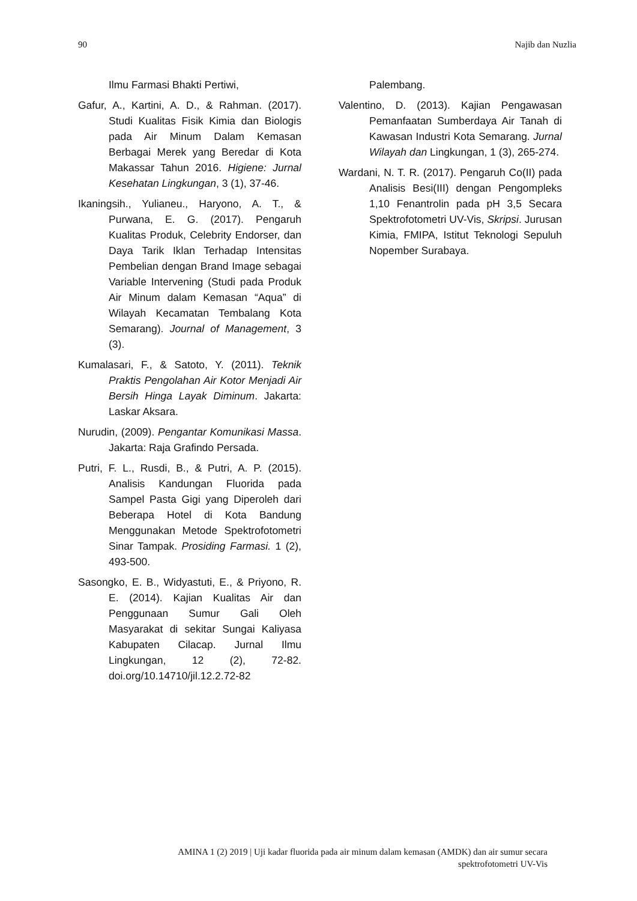90 Najib dan Nuzlia
Ilmu Farmasi Bhakti Pertiwi,
Gafur, A., Kartini, A. D., & Rahman. (2017). Studi Kualitas Fisik Kimia dan Biologis pada Air Minum Dalam Kemasan Berbagai Merek yang Beredar di Kota Makassar Tahun 2016. Higiene: Jurnal Kesehatan Lingkungan, 3 (1), 37-46.
Ikaningsih., Yulianeu., Haryono, A. T., & Purwana, E. G. (2017). Pengaruh Kualitas Produk, Celebrity Endorser, dan Daya Tarik Iklan Terhadap Intensitas Pembelian dengan Brand Image sebagai Variable Intervening (Studi pada Produk Air Minum dalam Kemasan “Aqua” di Wilayah Kecamatan Tembalang Kota Semarang). Journal of Management, 3 (3).
Kumalasari, F., & Satoto, Y. (2011). Teknik Praktis Pengolahan Air Kotor Menjadi Air Bersih Hinga Layak Diminum. Jakarta: Laskar Aksara.
Nurudin, (2009). Pengantar Komunikasi Massa. Jakarta: Raja Grafindo Persada.
Putri, F. L., Rusdi, B., & Putri, A. P. (2015). Analisis Kandungan Fluorida pada Sampel Pasta Gigi yang Diperoleh dari Beberapa Hotel di Kota Bandung Menggunakan Metode Spektrofotometri Sinar Tampak. Prosiding Farmasi. 1 (2), 493-500.
Sasongko, E. B., Widyastuti, E., & Priyono, R. E. (2014). Kajian Kualitas Air dan Penggunaan Sumur Gali Oleh Masyarakat di sekitar Sungai Kaliyasa Kabupaten Cilacap. Jurnal Ilmu Lingkungan, 12 (2), 72-82. doi.org/10.14710/jil.12.2.72-82
Palembang.
Valentino, D. (2013). Kajian Pengawasan Pemanfaatan Sumberdaya Air Tanah di Kawasan Industri Kota Semarang. Jurnal Wilayah dan Lingkungan, 1 (3), 265-274.
Wardani, N. T. R. (2017). Pengaruh Co(II) pada Analisis Besi(III) dengan Pengompleks 1,10 Fenantrolin pada pH 3,5 Secara Spektrofotometri UV-Vis, Skripsi. Jurusan Kimia, FMIPA, Istitut Teknologi Sepuluh Nopember Surabaya.
AMINA 1 (2) 2019 | Uji kadar fluorida pada air minum dalam kemasan (AMDK) dan air sumur secara
spektrofotometri UV-Vis